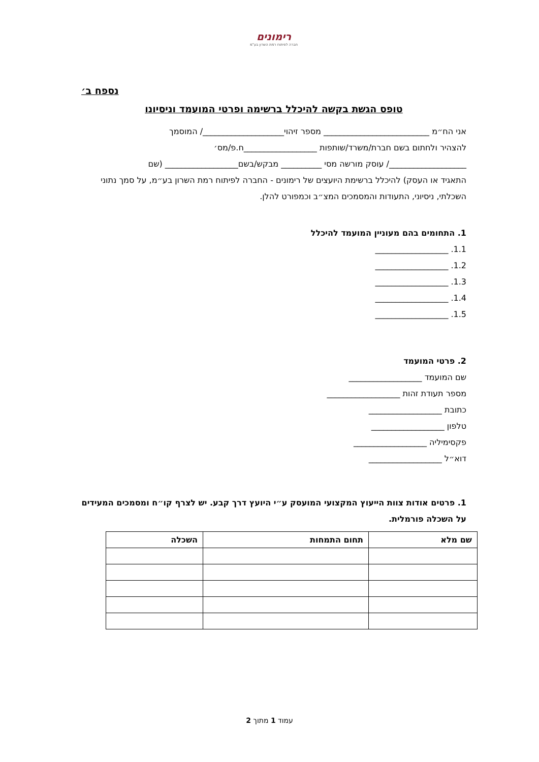רימונים
חברה לפיתוח רמת השרון בע"מ
נספח ב׳
טופס הגשת בקשה להיכלל ברשימה ופרטי המועמד וניסיונו
אני הח״מ __________________________ מספר זיהוי____________________/ המוסמך
להצהיר ולחתום בשם חברת/משרד/שותפות __________________ח.פ/מס׳
___________________/ עוסק מורשה מסי __________ מבקש/בשם__________________ (שם
התאגיד או העסק) להיכלל ברשימת היועצים של רימונים - החברה לפיתוח רמת השרון בע״מ, על סמך נתוני השכלתי, ניסיוני, התעודות והמסמכים המצ״ב וכמפורט להלן.
1. התחומים בהם מעוניין המועמד להיכלל
1.1. __________________
1.2. __________________
1.3. __________________
1.4. __________________
1.5. __________________
2. פרטי המועמד
שם המועמד __________________
מספר תעודת זהות __________________
כתובת __________________
טלפון __________________
פקסימיליה __________________
דוא״ל __________________
1. פרטים אודות צוות הייעוץ המקצועי המועסק ע״י היועץ דרך קבע. יש לצרף קו״ח ומסמכים המעידים על השכלה פורמלית.
| שם מלא | תחום התמחות | השכלה |
| --- | --- | --- |
עמוד 1 מתוך 2